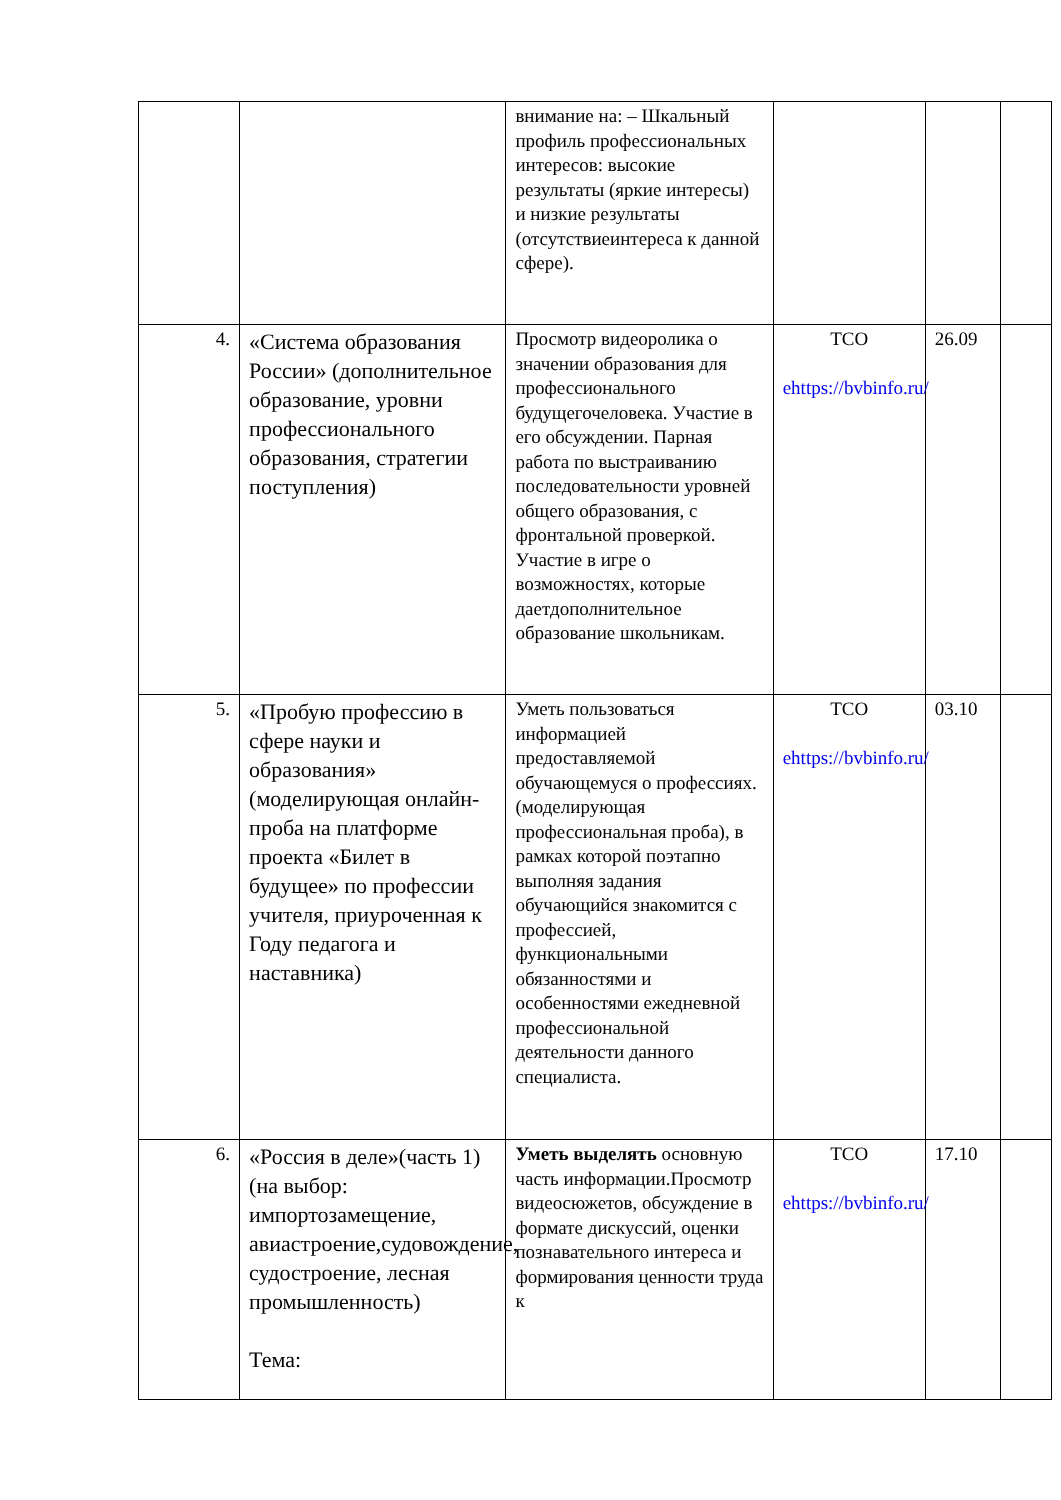| | | внимание на: – Шкальный профиль профессиональных интересов: высокие результаты (яркие интересы) и низкие результаты (отсутствиеинтереса к данной сфере). | | | |
| 4. | «Система образования России» (дополнительное образование, уровни профессионального образования, стратегии поступления) | Просмотр видеоролика о значении образования для профессионального будущегочеловека. Участие в его обсуждении. Парная работа по выстраиванию последовательности уровней общего образования, с фронтальной проверкой. Участие в игре о возможностях, которые даетдополнительное образование школьникам. | ТСО ehttps://bvbinfo.ru/ | 26.09 | |
| 5. | «Пробую профессию в сфере науки и образования» (моделирующая онлайн-проба на платформе проекта «Билет в будущее» по профессии учителя, приуроченная к Году педагога и наставника) | Уметь пользоваться информацией предоставляемой обучающемуся о профессиях. (моделирующая профессиональная проба), в рамках которой поэтапно выполняя задания обучающийся знакомится с профессией, функциональными обязанностями и особенностями ежедневной профессиональной деятельности данного специалиста. | ТСО ehttps://bvbinfo.ru/ | 03.10 | |
| 6. | «Россия в деле»(часть 1) (на выбор: импортозамещение, авиастроение,судовождение, судостроение, лесная промышленность) Тема: | Уметь выделять основную часть информации.Просмотр видеосюжетов, обсуждение в формате дискуссий, оценки познавательного интереса и формирования ценности труда к | ТСО ehttps://bvbinfo.ru/ | 17.10 | |